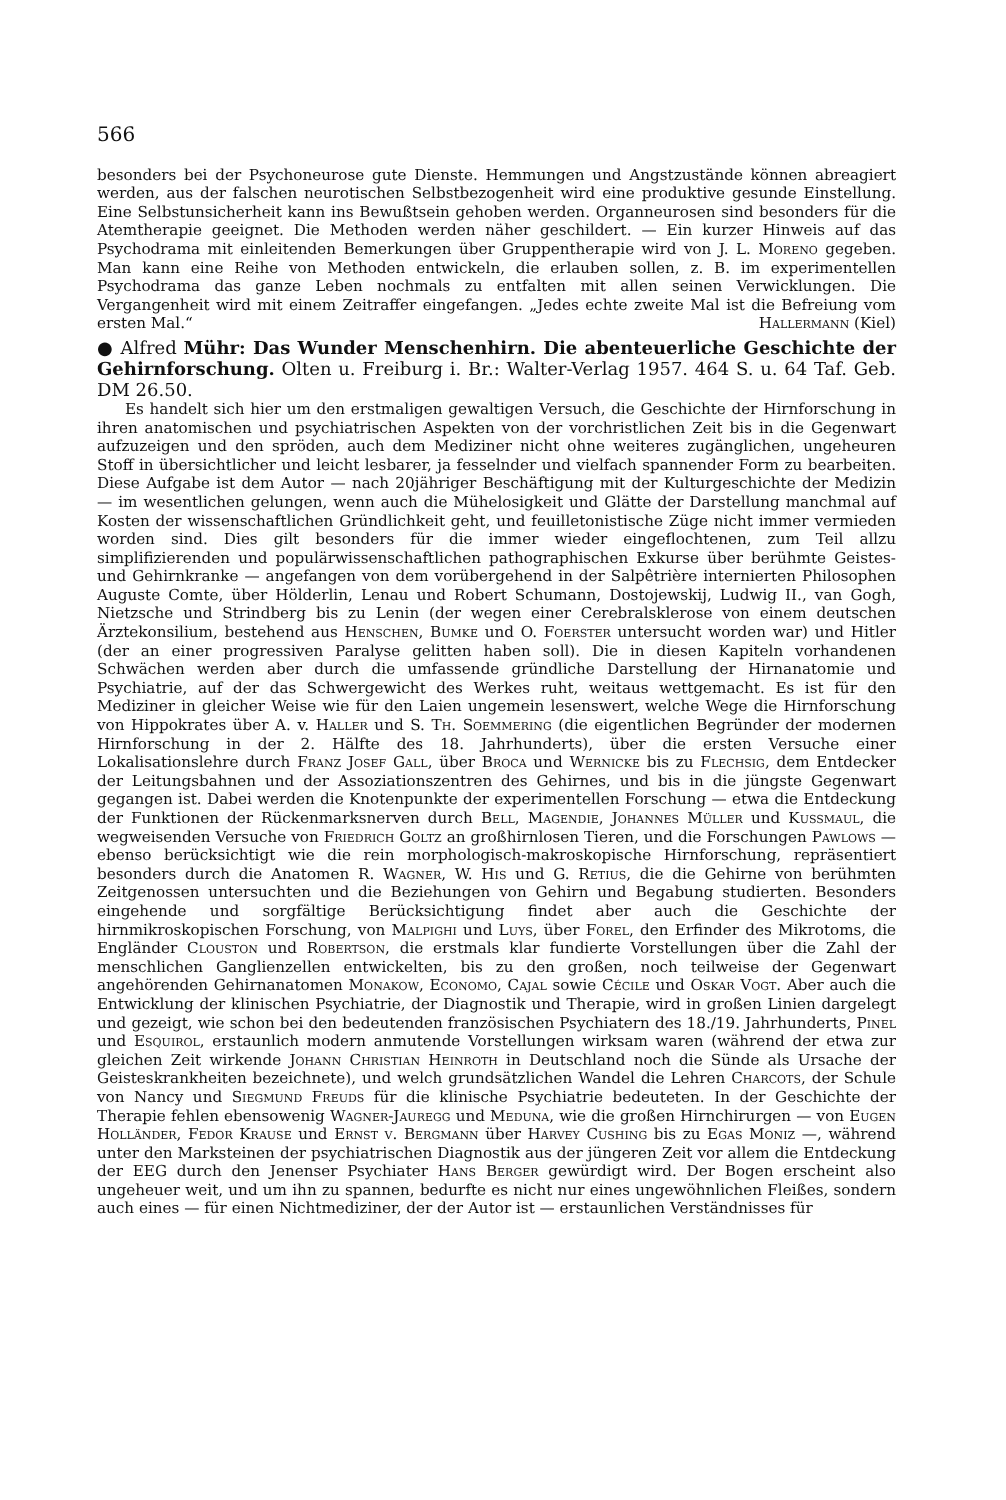566
besonders bei der Psychoneurose gute Dienste. Hemmungen und Angstzustände können abreagiert werden, aus der falschen neurotischen Selbstbezogenheit wird eine produktive gesunde Einstellung. Eine Selbstunsicherheit kann ins Bewußtsein gehoben werden. Organneurosen sind besonders für die Atemtherapie geeignet. Die Methoden werden näher geschildert. — Ein kurzer Hinweis auf das Psychodrama mit einleitenden Bemerkungen über Gruppentherapie wird von J. L. Moreno gegeben. Man kann eine Reihe von Methoden entwickeln, die erlauben sollen, z. B. im experimentellen Psychodrama das ganze Leben nochmals zu entfalten mit allen seinen Verwicklungen. Die Vergangenheit wird mit einem Zeitraffer eingefangen. „Jedes echte zweite Mal ist die Befreiung vom ersten Mal.“ Hallermann (Kiel)
● Alfred Mühr: Das Wunder Menschenhirn. Die abenteuerliche Geschichte der Gehirnforschung. Olten u. Freiburg i. Br.: Walter-Verlag 1957. 464 S. u. 64 Taf. Geb. DM 26.50.
Es handelt sich hier um den erstmaligen gewaltigen Versuch, die Geschichte der Hirnforschung in ihren anatomischen und psychiatrischen Aspekten von der vorchristlichen Zeit bis in die Gegenwart aufzuzeigen und den spröden, auch dem Mediziner nicht ohne weiteres zugänglichen, ungeheuren Stoff in übersichtlicher und leicht lesbarer, ja fesselnder und vielfach spannender Form zu bearbeiten. Diese Aufgabe ist dem Autor — nach 20jähriger Beschäftigung mit der Kulturgeschichte der Medizin — im wesentlichen gelungen, wenn auch die Mühelosigkeit und Glätte der Darstellung manchmal auf Kosten der wissenschaftlichen Gründlichkeit geht, und feuilletonistische Züge nicht immer vermieden worden sind. Dies gilt besonders für die immer wieder eingeflochtenen, zum Teil allzu simplifizierenden und populärwissenschaftlichen pathographischen Exkurse über berühmte Geistes- und Gehirnkranke — angefangen von dem vorübergehend in der Salpêtrière internierten Philosophen Auguste Comte, über Hölderlin, Lenau und Robert Schumann, Dostojewskij, Ludwig II., van Gogh, Nietzsche und Strindberg bis zu Lenin (der wegen einer Cerebralsklerose von einem deutschen Ärztekonsilium, bestehend aus Henschen, Bumke und O. Foerster untersucht worden war) und Hitler (der an einer progressiven Paralyse gelitten haben soll). Die in diesen Kapiteln vorhandenen Schwächen werden aber durch die umfassende gründliche Darstellung der Hirnanatomie und Psychiatrie, auf der das Schwergewicht des Werkes ruht, weitaus wettgemacht. Es ist für den Mediziner in gleicher Weise wie für den Laien ungemein lesenswert, welche Wege die Hirnforschung von Hippokrates über A. v. Haller und S. Th. Soemmering (die eigentlichen Begründer der modernen Hirnforschung in der 2. Hälfte des 18. Jahrhunderts), über die ersten Versuche einer Lokalisationslehre durch Franz Josef Gall, über Broca und Wernicke bis zu Flechsig, dem Entdecker der Leitungsbahnen und der Assoziationszentren des Gehirnes, und bis in die jüngste Gegenwart gegangen ist. Dabei werden die Knotenpunkte der experimentellen Forschung — etwa die Entdeckung der Funktionen der Rückenmarksnerven durch Bell, Magendie, Johannes Müller und Kussmaul, die wegweisenden Versuche von Friedrich Goltz an großhirnlosen Tieren, und die Forschungen Pawlows — ebenso berücksichtigt wie die rein morphologisch-makroskopische Hirnforschung, repräsentiert besonders durch die Anatomen R. Wagner, W. His und G. Retius, die die Gehirne von berühmten Zeitgenossen untersuchten und die Beziehungen von Gehirn und Begabung studierten. Besonders eingehende und sorgfältige Berücksichtigung findet aber auch die Geschichte der hirnmikroskopischen Forschung, von Malpighi und Luys, über Forel, den Erfinder des Mikrotoms, die Engländer Clouston und Robertson, die erstmals klar fundierte Vorstellungen über die Zahl der menschlichen Ganglienzellen entwickelten, bis zu den großen, noch teilweise der Gegenwart angehörenden Gehirnanatomen Monakow, Economo, Cajal sowie Cécile und Oskar Vogt. Aber auch die Entwicklung der klinischen Psychiatrie, der Diagnostik und Therapie, wird in großen Linien dargelegt und gezeigt, wie schon bei den bedeutenden französischen Psychiatern des 18./19. Jahrhunderts, Pinel und Esquirol, erstaunlich modern anmutende Vorstellungen wirksam waren (während der etwa zur gleichen Zeit wirkende Johann Christian Heinroth in Deutschland noch die Sünde als Ursache der Geisteskrankheiten bezeichnete), und welch grundsätzlichen Wandel die Lehren Charcots, der Schule von Nancy und Siegmund Freuds für die klinische Psychiatrie bedeuteten. In der Geschichte der Therapie fehlen ebensowenig Wagner-Jauregg und Meduna, wie die großen Hirnchirurgen — von Eugen Holländer, Fedor Krause und Ernst v. Bergmann über Harvey Cushing bis zu Egas Moniz —, während unter den Marksteinen der psychiatrischen Diagnostik aus der jüngeren Zeit vor allem die Entdeckung der EEG durch den Jenenser Psychiater Hans Berger gewürdigt wird. Der Bogen erscheint also ungeheuer weit, und um ihn zu spannen, bedurfte es nicht nur eines ungewöhnlichen Fleißes, sondern auch eines — für einen Nichtmediziner, der der Autor ist — erstaunlichen Verständnisses für